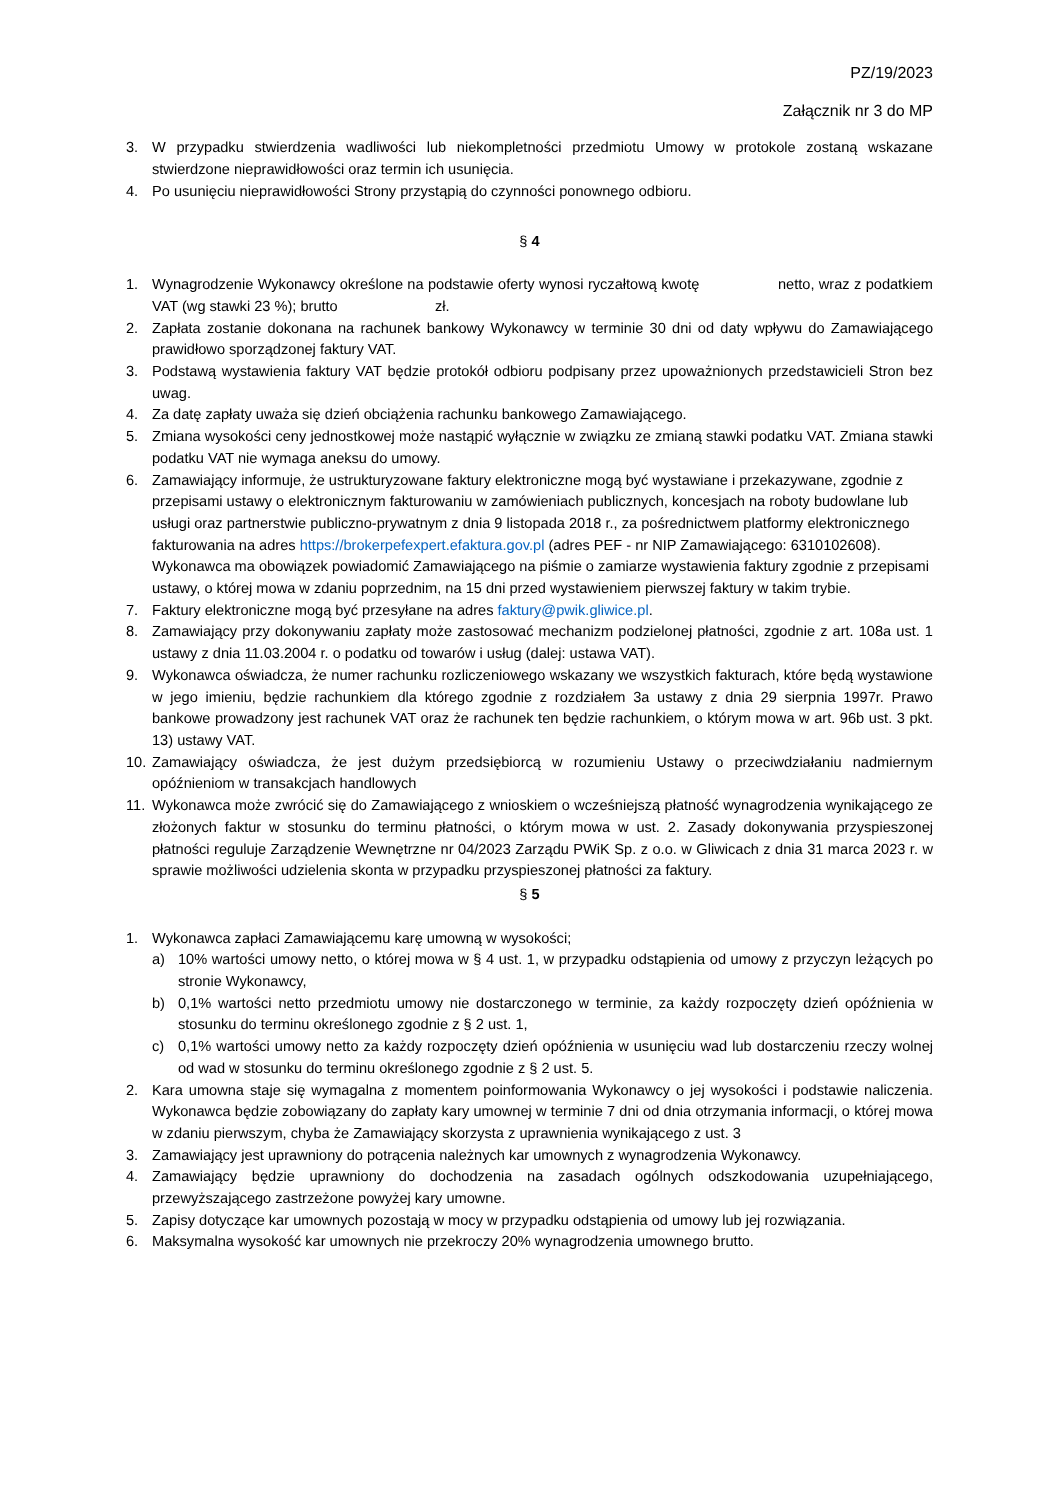PZ/19/2023
Załącznik nr 3 do MP
3. W przypadku stwierdzenia wadliwości lub niekompletności przedmiotu Umowy w protokole zostaną wskazane stwierdzone nieprawidłowości oraz termin ich usunięcia.
4. Po usunięciu nieprawidłowości Strony przystąpią do czynności ponownego odbioru.
§ 4
1. Wynagrodzenie Wykonawcy określone na podstawie oferty wynosi ryczałtową kwotę netto, wraz z podatkiem VAT (wg stawki 23 %); brutto zł.
2. Zapłata zostanie dokonana na rachunek bankowy Wykonawcy w terminie 30 dni od daty wpływu do Zamawiającego prawidłowo sporządzonej faktury VAT.
3. Podstawą wystawienia faktury VAT będzie protokół odbioru podpisany przez upoważnionych przedstawicieli Stron bez uwag.
4. Za datę zapłaty uważa się dzień obciążenia rachunku bankowego Zamawiającego.
5. Zmiana wysokości ceny jednostkowej może nastąpić wyłącznie w związku ze zmianą stawki podatku VAT. Zmiana stawki podatku VAT nie wymaga aneksu do umowy.
6. Zamawiający informuje, że ustrukturyzowane faktury elektroniczne mogą być wystawiane i przekazywane, zgodnie z przepisami ustawy o elektronicznym fakturowaniu w zamówieniach publicznych, koncesjach na roboty budowlane lub usługi oraz partnerstwie publiczno-prywatnym z dnia 9 listopada 2018 r., za pośrednictwem platformy elektronicznego fakturowania na adres https://brokerpefexpert.efaktura.gov.pl (adres PEF - nr NIP Zamawiającego: 6310102608). Wykonawca ma obowiązek powiadomić Zamawiającego na piśmie o zamiarze wystawienia faktury zgodnie z przepisami ustawy, o której mowa w zdaniu poprzednim, na 15 dni przed wystawieniem pierwszej faktury w takim trybie.
7. Faktury elektroniczne mogą być przesyłane na adres faktury@pwik.gliwice.pl.
8. Zamawiający przy dokonywaniu zapłaty może zastosować mechanizm podzielonej płatności, zgodnie z art. 108a ust. 1 ustawy z dnia 11.03.2004 r. o podatku od towarów i usług (dalej: ustawa VAT).
9. Wykonawca oświadcza, że numer rachunku rozliczeniowego wskazany we wszystkich fakturach, które będą wystawione w jego imieniu, będzie rachunkiem dla którego zgodnie z rozdziałem 3a ustawy z dnia 29 sierpnia 1997r. Prawo bankowe prowadzony jest rachunek VAT oraz że rachunek ten będzie rachunkiem, o którym mowa w art. 96b ust. 3 pkt. 13) ustawy VAT.
10. Zamawiający oświadcza, że jest dużym przedsiębiorcą w rozumieniu Ustawy o przeciwdziałaniu nadmiernym opóźnieniom w transakcjach handlowych
11. Wykonawca może zwrócić się do Zamawiającego z wnioskiem o wcześniejszą płatność wynagrodzenia wynikającego ze złożonych faktur w stosunku do terminu płatności, o którym mowa w ust. 2. Zasady dokonywania przyspieszonej płatności reguluje Zarządzenie Wewnętrzne nr 04/2023 Zarządu PWiK Sp. z o.o. w Gliwicach z dnia 31 marca 2023 r. w sprawie możliwości udzielenia skonta w przypadku przyspieszonej płatności za faktury.
§ 5
1. Wykonawca zapłaci Zamawiającemu karę umowną w wysokości;
a) 10% wartości umowy netto, o której mowa w § 4 ust. 1, w przypadku odstąpienia od umowy z przyczyn leżących po stronie Wykonawcy,
b) 0,1% wartości netto przedmiotu umowy nie dostarczonego w terminie, za każdy rozpoczęty dzień opóźnienia w stosunku do terminu określonego zgodnie z § 2 ust. 1,
c) 0,1% wartości umowy netto za każdy rozpoczęty dzień opóźnienia w usunięciu wad lub dostarczeniu rzeczy wolnej od wad w stosunku do terminu określonego zgodnie z § 2 ust. 5.
2. Kara umowna staje się wymagalna z momentem poinformowania Wykonawcy o jej wysokości i podstawie naliczenia. Wykonawca będzie zobowiązany do zapłaty kary umownej w terminie 7 dni od dnia otrzymania informacji, o której mowa w zdaniu pierwszym, chyba że Zamawiający skorzysta z uprawnienia wynikającego z ust. 3
3. Zamawiający jest uprawniony do potrącenia należnych kar umownych z wynagrodzenia Wykonawcy.
4. Zamawiający będzie uprawniony do dochodzenia na zasadach ogólnych odszkodowania uzupełniającego, przewyższającego zastrzeżone powyżej kary umowne.
5. Zapisy dotyczące kar umownych pozostają w mocy w przypadku odstąpienia od umowy lub jej rozwiązania.
6. Maksymalna wysokość kar umownych nie przekroczy 20% wynagrodzenia umownego brutto.